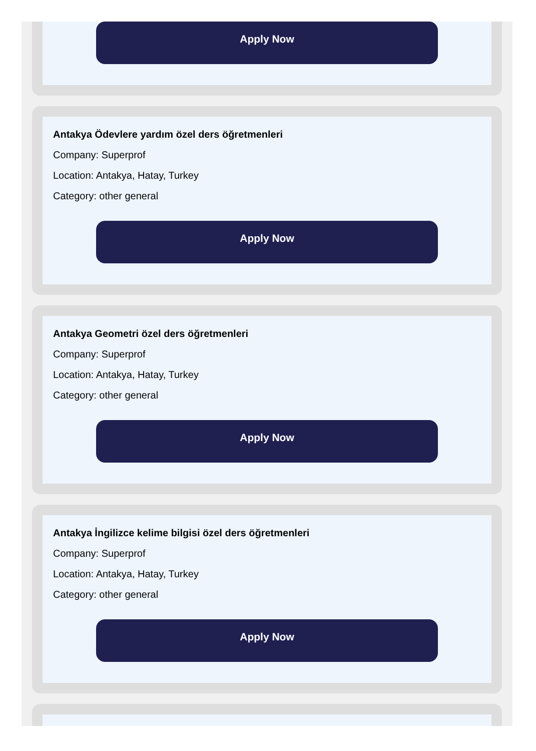Apply Now
Antakya Ödevlere yardım özel ders öğretmenleri
Company: Superprof
Location: Antakya, Hatay, Turkey
Category: other general
Apply Now
Antakya Geometri özel ders öğretmenleri
Company: Superprof
Location: Antakya, Hatay, Turkey
Category: other general
Apply Now
Antakya İngilizce kelime bilgisi özel ders öğretmenleri
Company: Superprof
Location: Antakya, Hatay, Turkey
Category: other general
Apply Now